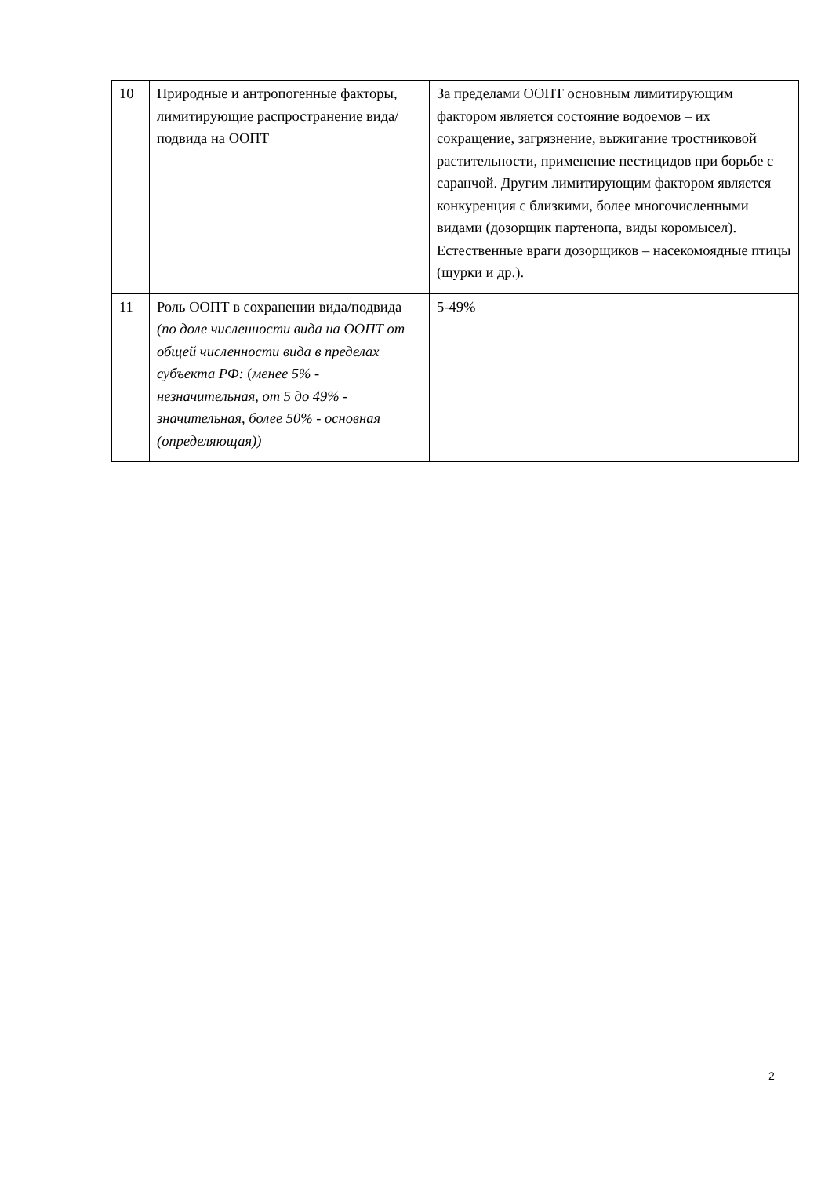| 10 | Природные и антропогенные факторы, лимитирующие распространение вида/подвида на ООПТ | За пределами ООПТ основным лимитирующим фактором является состояние водоемов – их сокращение, загрязнение, выжигание тростниковой растительности, применение пестицидов при борьбе с саранчой. Другим лимитирующим фактором является конкуренция с близкими, более многочисленными видами (дозорщик партенопа, виды коромысел). Естественные враги дозорщиков – насекомоядные птицы (щурки и др.). |
| 11 | Роль ООПТ в сохранении вида/подвида (по доле численности вида на ООПТ от общей численности вида в пределах субъекта РФ: ( менее 5% - незначительная, от 5 до 49% - значительная, более 50% - основная (определяющая)) | 5-49% |
2